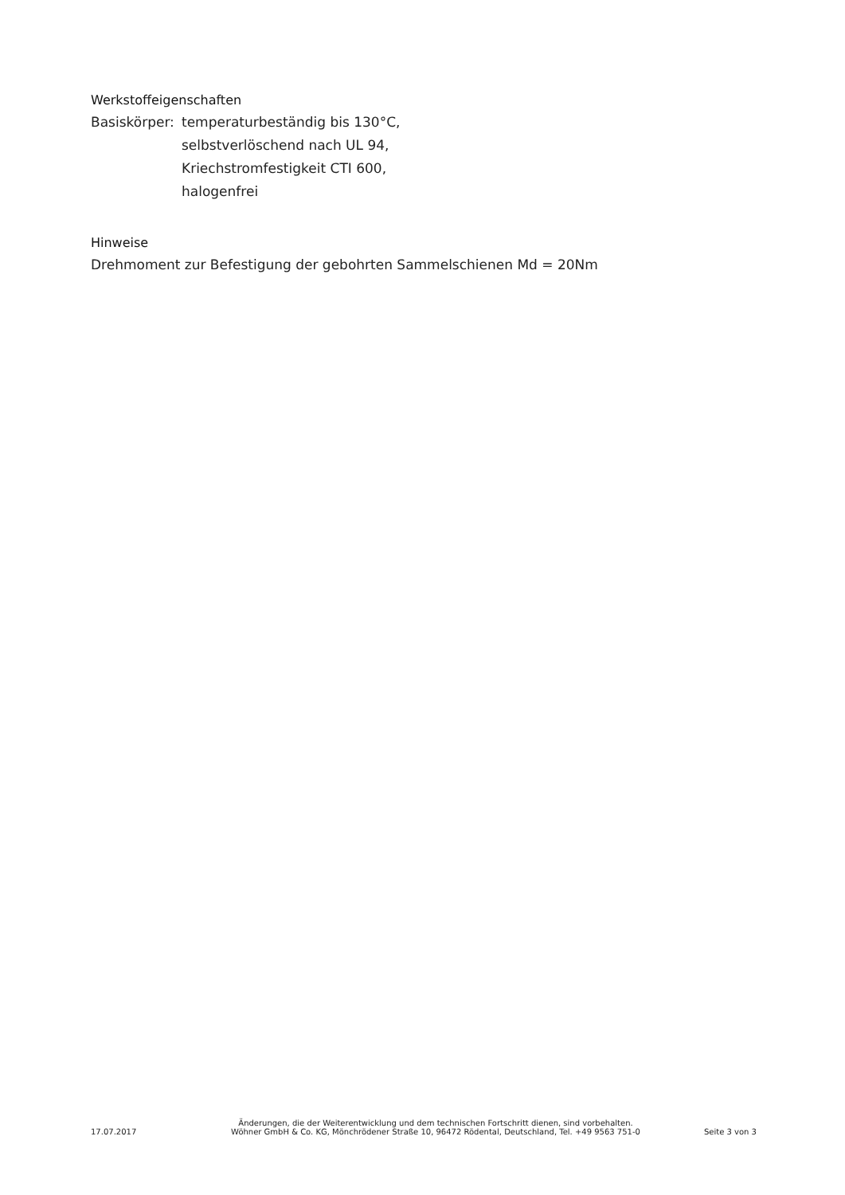Werkstoffeigenschaften
Basiskörper:
temperaturbeständig bis 130°C,
selbstverlöschend nach UL 94,
Kriechstromfestigkeit CTI 600,
halogenfrei
Hinweise
Drehmoment zur Befestigung der gebohrten Sammelschienen Md = 20Nm
17.07.2017
Änderungen, die der Weiterentwicklung und dem technischen Fortschritt dienen, sind vorbehalten.
Wöhner GmbH & Co. KG, Mönchrödener Straße 10, 96472 Rödental, Deutschland, Tel. +49 9563 751-0
Seite 3 von 3